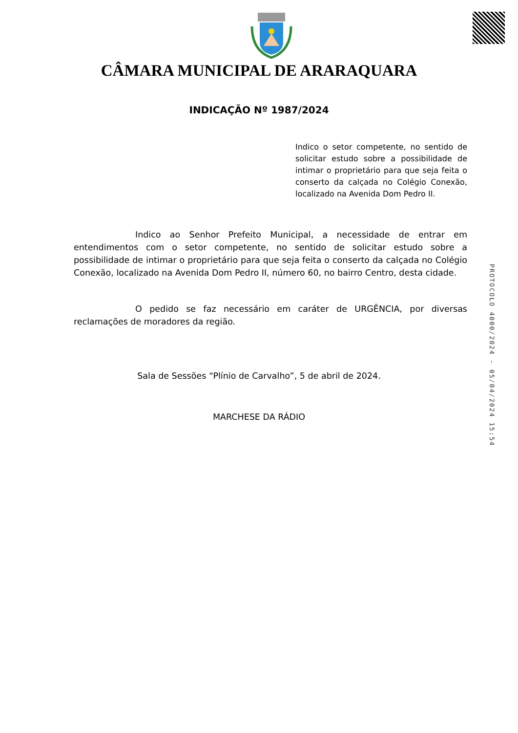CÂMARA MUNICIPAL DE ARARAQUARA
INDICAÇÃO Nº 1987/2024
Indico o setor competente, no sentido de solicitar estudo sobre a possibilidade de intimar o proprietário para que seja feita o conserto da calçada no Colégio Conexão, localizado na Avenida Dom Pedro II.
Indico ao Senhor Prefeito Municipal, a necessidade de entrar em entendimentos com o setor competente, no sentido de solicitar estudo sobre a possibilidade de intimar o proprietário para que seja feita o conserto da calçada no Colégio Conexão, localizado na Avenida Dom Pedro II, número 60, no bairro Centro, desta cidade.
O pedido se faz necessário em caráter de URGÊNCIA, por diversas reclamações de moradores da região.
Sala de Sessões “Plínio de Carvalho”, 5 de abril de 2024.
MARCHESE DA RÁDIO
PROTOCOLO 4000/2024 - 05/04/2024 15:54